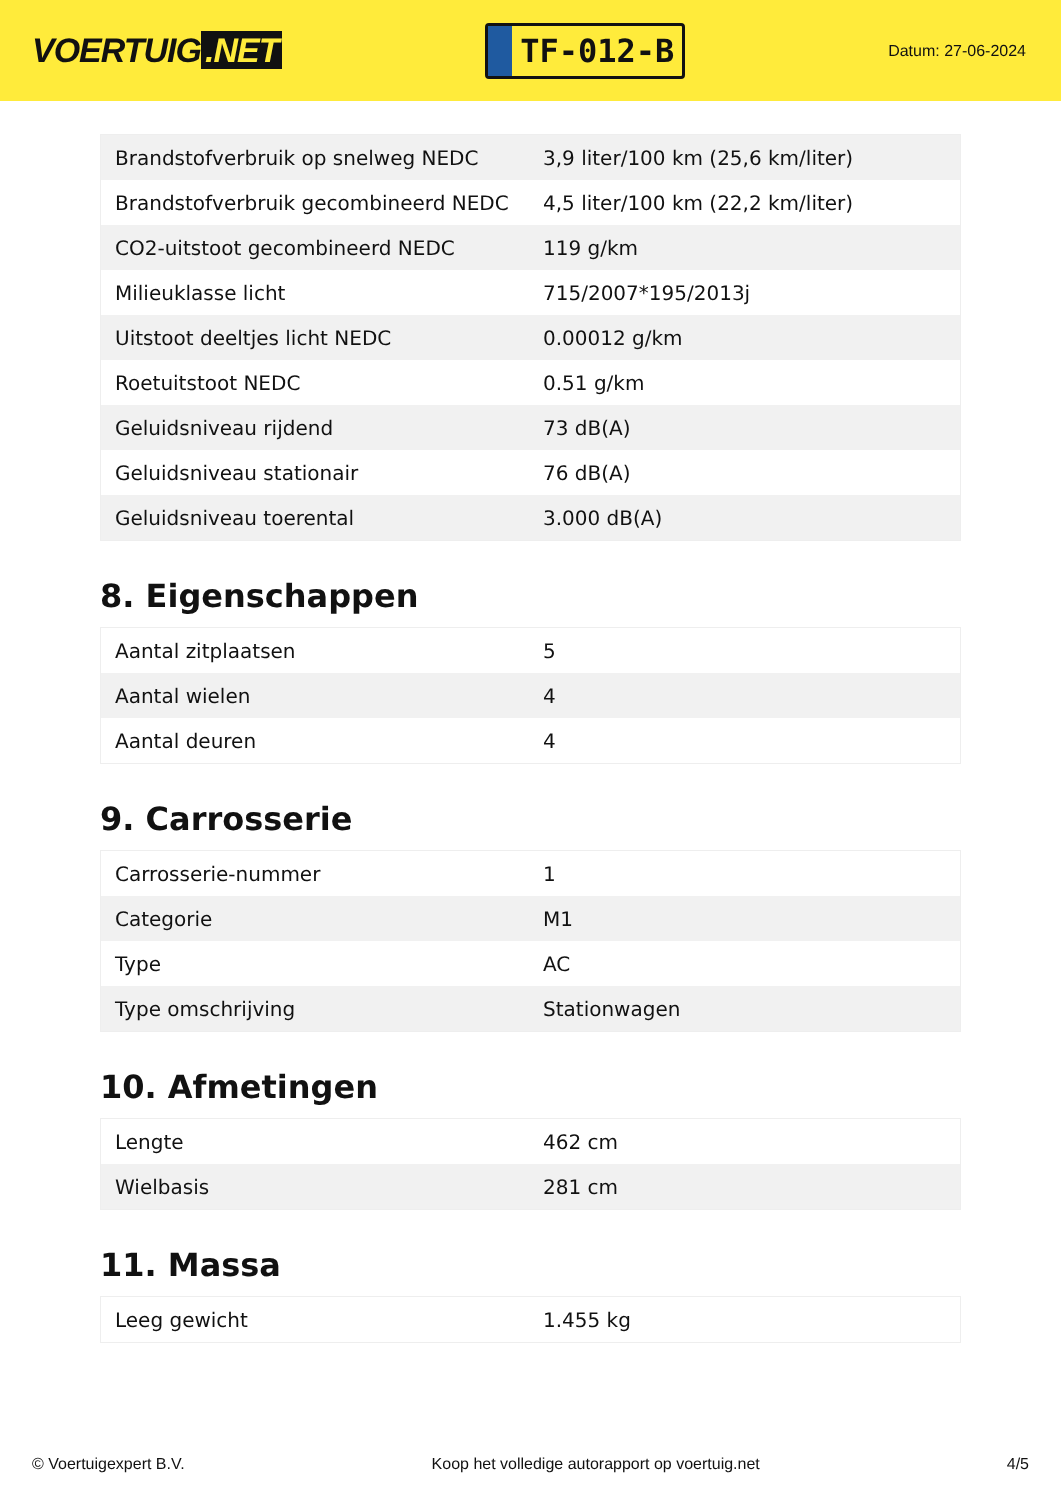VOERTUIG.NET
TF-012-B
Datum: 27-06-2024
| Brandstofverbruik op snelweg NEDC | 3,9 liter/100 km (25,6 km/liter) |
| Brandstofverbruik gecombineerd NEDC | 4,5 liter/100 km (22,2 km/liter) |
| CO2-uitstoot gecombineerd NEDC | 119 g/km |
| Milieuklasse licht | 715/2007*195/2013j |
| Uitstoot deeltjes licht NEDC | 0.00012 g/km |
| Roetuitstoot NEDC | 0.51 g/km |
| Geluidsniveau rijdend | 73 dB(A) |
| Geluidsniveau stationair | 76 dB(A) |
| Geluidsniveau toerental | 3.000 dB(A) |
8. Eigenschappen
| Aantal zitplaatsen | 5 |
| Aantal wielen | 4 |
| Aantal deuren | 4 |
9. Carrosserie
| Carrosserie-nummer | 1 |
| Categorie | M1 |
| Type | AC |
| Type omschrijving | Stationwagen |
10. Afmetingen
| Lengte | 462 cm |
| Wielbasis | 281 cm |
11. Massa
| Leeg gewicht | 1.455 kg |
© Voertuigexpert B.V. Koop het volledige autorapport op voertuig.net 4/5